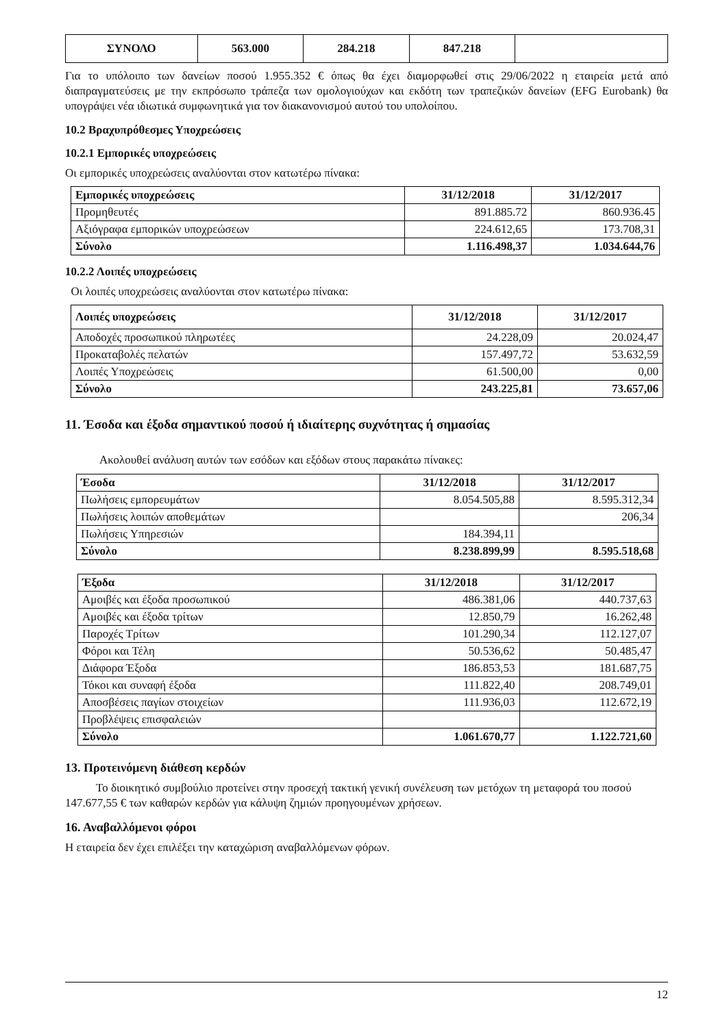| ΣΥΝΟΛΟ | 563.000 | 284.218 | 847.218 | |
Για το υπόλοιπο των δανείων ποσού 1.955.352 € όπως θα έχει διαμορφωθεί στις 29/06/2022 η εταιρεία μετά από διαπραγματεύσεις με την εκπρόσωπο τράπεζα των ομολογιούχων και εκδότη των τραπεζικών δανείων (EFG Eurobank) θα υπογράψει νέα ιδιωτικά συμφωνητικά για τον διακανονισμού αυτού του υπολοίπου.
10.2 Βραχυπρόθεσμες Υποχρεώσεις
10.2.1 Εμπορικές υποχρεώσεις
Οι εμπορικές υποχρεώσεις αναλύονται στον κατωτέρω πίνακα:
| Εμπορικές υποχρεώσεις | 31/12/2018 | 31/12/2017 |
| --- | --- | --- |
| Προμηθευτές | 891.885.72 | 860.936.45 |
| Αξιόγραφα εμπορικών υποχρεώσεων | 224.612,65 | 173.708,31 |
| Σύνολο | 1.116.498,37 | 1.034.644,76 |
10.2.2 Λοιπές υποχρεώσεις
Οι λοιπές υποχρεώσεις αναλύονται στον κατωτέρω πίνακα:
| Λοιπές υποχρεώσεις | 31/12/2018 | 31/12/2017 |
| --- | --- | --- |
| Αποδοχές προσωπικού πληρωτέες | 24.228,09 | 20.024,47 |
| Προκαταβολές πελατών | 157.497,72 | 53.632,59 |
| Λοιπές Υποχρεώσεις | 61.500,00 | 0,00 |
| Σύνολο | 243.225,81 | 73.657,06 |
11. Έσοδα και έξοδα σημαντικού ποσού ή ιδιαίτερης συχνότητας ή σημασίας
Ακολουθεί ανάλυση αυτών των εσόδων και εξόδων στους παρακάτω πίνακες:
| Έσοδα | 31/12/2018 | 31/12/2017 |
| --- | --- | --- |
| Πωλήσεις εμπορευμάτων | 8.054.505,88 | 8.595.312,34 |
| Πωλήσεις λοιπών αποθεμάτων | | 206,34 |
| Πωλήσεις Υπηρεσιών | 184.394,11 | |
| Σύνολο | 8.238.899,99 | 8.595.518,68 |
| Έξοδα | 31/12/2018 | 31/12/2017 |
| --- | --- | --- |
| Αμοιβές και έξοδα προσωπικού | 486.381,06 | 440.737,63 |
| Αμοιβές και έξοδα τρίτων | 12.850,79 | 16.262,48 |
| Παροχές Τρίτων | 101.290,34 | 112.127,07 |
| Φόροι και Τέλη | 50.536,62 | 50.485,47 |
| Διάφορα Έξοδα | 186.853,53 | 181.687,75 |
| Τόκοι και συναφή έξοδα | 111.822,40 | 208.749,01 |
| Αποσβέσεις παγίων στοιχείων | 111.936,03 | 112.672,19 |
| Προβλέψεις επισφαλειών | | |
| Σύνολο | 1.061.670,77 | 1.122.721,60 |
13. Προτεινόμενη διάθεση κερδών
Το διοικητικό συμβούλιο προτείνει στην προσεχή τακτική γενική συνέλευση των μετόχων τη μεταφορά του ποσού 147.677,55 € των καθαρών κερδών για κάλυψη ζημιών προηγουμένων χρήσεων.
16. Αναβαλλόμενοι φόροι
Η εταιρεία δεν έχει επιλέξει την καταχώριση αναβαλλόμενων φόρων.
12